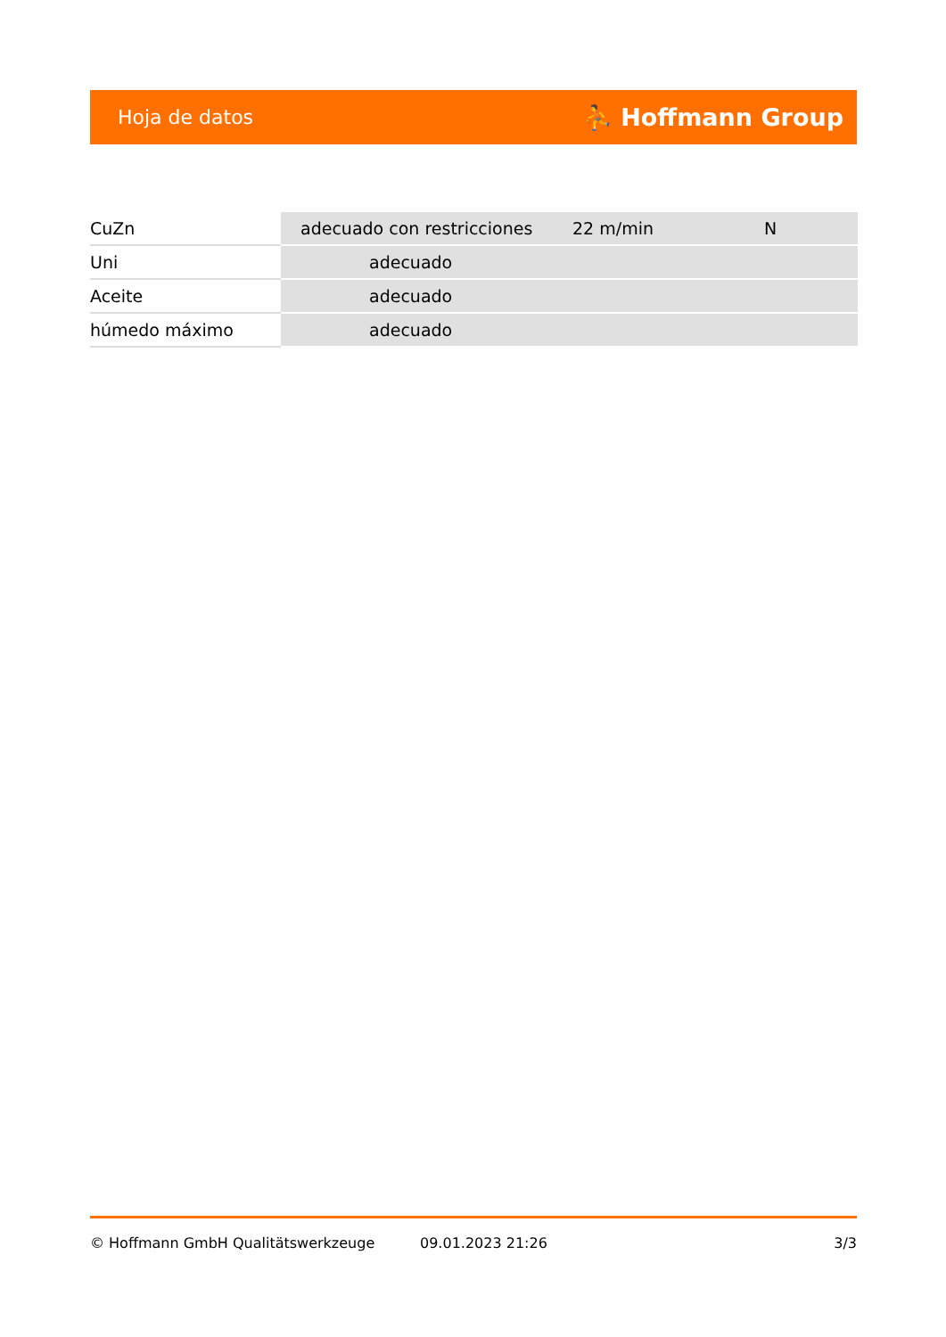Hoja de datos ⛹ Hoffmann Group
| CuZn | adecuado con restricciones | 22 m/min | N |
| Uni | adecuado | | |
| Aceite | adecuado | | |
| húmedo máximo | adecuado | | |
© Hoffmann GmbH Qualitätswerkzeuge 09.01.2023 21:26 3/3